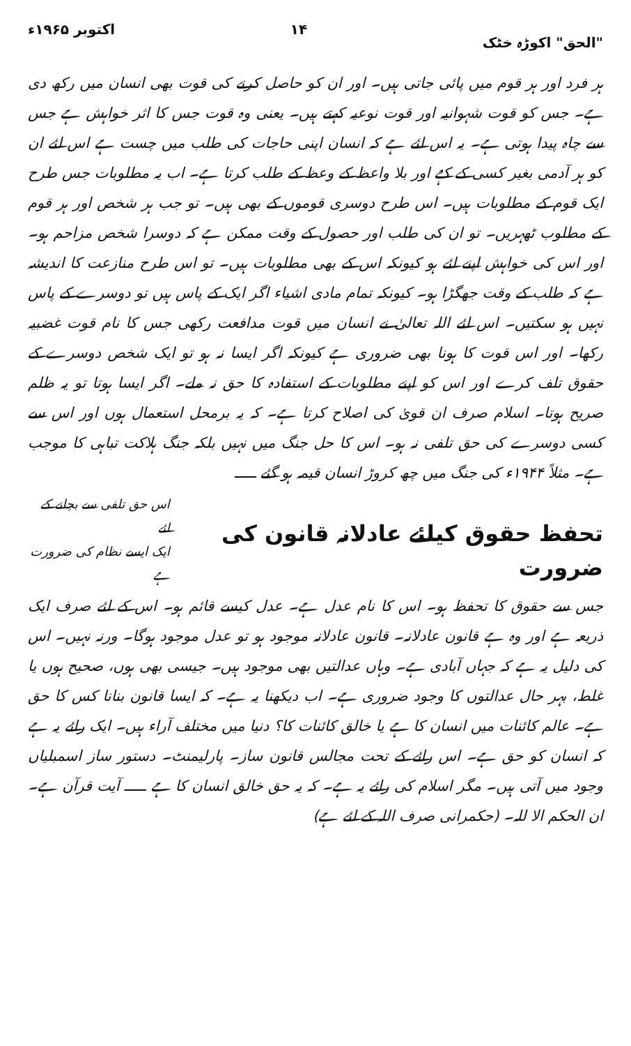"الحق" اکوڑہ خٹک ۱۴ اکتوبر ۱۹۶۵ء
ہر فرد اور ہر قوم میں پائی جاتی ہیں۔ اور ان کو حاصل کرنے کی قوت بھی انسان میں رکھ دی ہے۔ جس کو قوت شہوانیہ اور قوت نوعیہ کہتے ہیں۔ یعنی وہ قوت جس کا اثر خواہش ہے جس سے چاہ پیدا ہوتی ہے۔ یہ اس لئے ہے کہ انسان اپنی حاجات کی طلب میں چست ہے اس لئے ان کو ہر آدمی بغیر کسی کے کہے اور بلا واعظ کے وعظ کے طلب کرتا ہے۔ اب یہ مطلوبات جس طرح ایک قوم کے مطلوبات ہیں۔ اس طرح دوسری قوموں کے بھی ہیں۔ تو جب ہر شخص اور ہر قوم کے مطلوب ٹھہریں۔ تو ان کی طلب اور حصول کے وقت ممکن ہے کہ دوسرا شخص مزاحم ہو۔ اور اس کی خواہش اپنے لئے ہو کیونکہ اس کے بھی مطلوبات ہیں۔ تو اس طرح منازعت کا اندیشہ ہے کہ طلب کے وقت جھگڑا ہو۔ کیونکہ تمام مادی اشیاء اگر ایک کے پاس ہیں تو دوسرے کے پاس نہیں ہو سکتیں۔ اس لئے اللہ تعالیٰ نے انسان میں قوت مدافعت رکھی جس کا نام قوت غضبیہ رکھا۔ اور اس قوت کا ہونا بھی ضروری ہے کیونکہ اگر ایسا نہ ہو تو ایک شخص دوسرے کے حقوق تلف کرے اور اس کو اپنے مطلوبات کے استفادہ کا حق نہ ملے۔ اگر ایسا ہوتا تو یہ ظلم صریح ہوتا۔ اسلام صرف ان قویٰ کی اصلاح کرتا ہے۔ کہ یہ برمحل استعمال ہوں اور اس سے کسی دوسرے کی حق تلفی نہ ہو۔ اس کا حل جنگ میں نہیں بلکہ جنگ ہلاکت تباہی کا موجب ہے۔ مثلاً ۱۹۴۴ء کی جنگ میں چھ کروڑ انسان قیمہ ہو گئے ـــــ
تحفظ حقوق کیلئے عادلانہ قانون کی ضرورت
اس حق تلفی سے بچانے کے لئے
ایک ایسے نظام کی ضرورت ہے
جس سے حقوق کا تحفظ ہو۔ اس کا نام عدل ہے۔ عدل کیسے قائم ہو۔ اس کے لئے صرف ایک ذریعہ ہے اور وہ ہے قانون عادلانہ۔ قانون عادلانہ موجود ہو تو عدل موجود ہوگا۔ ورنہ نہیں۔ اس کی دلیل یہ ہے کہ جہاں آبادی ہے۔ وہاں عدالتیں بھی موجود ہیں۔ جیسی بھی ہوں، صحیح ہوں یا غلط، بہر حال عدالتوں کا وجود ضروری ہے۔ اب دیکھنا یہ ہے۔ کہ ایسا قانون بنانا کس کا حق ہے۔ عالم کائنات میں انسان کا ہے یا خالق کائنات کا؟ دنیا میں مختلف آراء ہیں۔ ایک رائے یہ ہے کہ انسان کو حق ہے۔ اس رائے کے تحت مجالس قانون ساز۔ پارلیمنٹ۔ دستور ساز اسمبلیاں وجود میں آتی ہیں۔ مگر اسلام کی رائے یہ ہے۔ کہ یہ حق خالق انسان کا ہے ـــــ آیت قرآن ہے۔ ان الحکم الا للہ۔ (حکمرانی صرف اللہ کے لئے ہے)